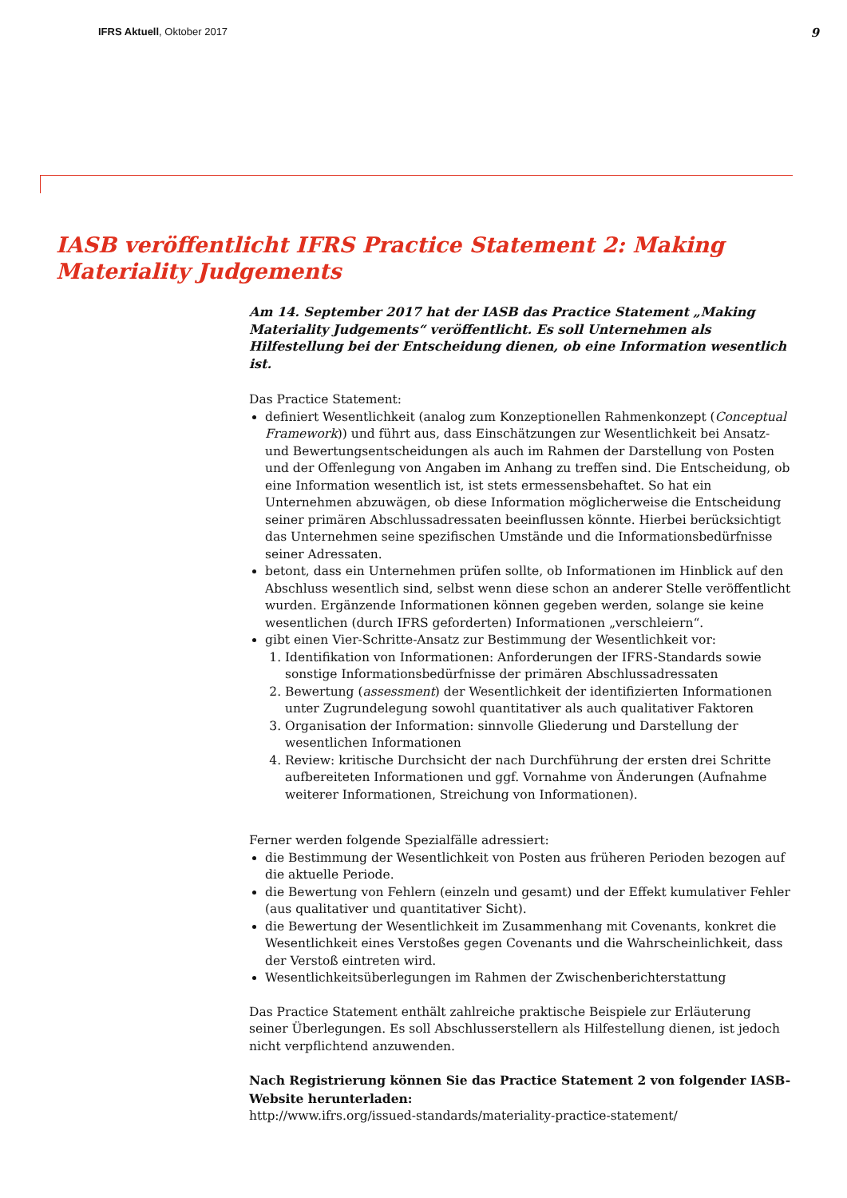IFRS Aktuell, Oktober 2017 9
IASB veröffentlicht IFRS Practice Statement 2: Making Materiality Judgements
Am 14. September 2017 hat der IASB das Practice Statement „Making Materiality Judgements“ veröffentlicht. Es soll Unternehmen als Hilfestellung bei der Entscheidung dienen, ob eine Information wesentlich ist.
Das Practice Statement:
definiert Wesentlichkeit (analog zum Konzeptionellen Rahmenkonzept (Conceptual Framework)) und führt aus, dass Einschätzungen zur Wesentlichkeit bei Ansatz- und Bewertungsentscheidungen als auch im Rahmen der Darstellung von Posten und der Offenlegung von Angaben im Anhang zu treffen sind. Die Entscheidung, ob eine Information wesentlich ist, ist stets ermessensbehaftet. So hat ein Unternehmen abzuwägen, ob diese Information möglicherweise die Entscheidung seiner primären Abschlussadressaten beeinflussen könnte. Hierbei berücksichtigt das Unternehmen seine spezifischen Umstände und die Informationsbedürfnisse seiner Adressaten.
betont, dass ein Unternehmen prüfen sollte, ob Informationen im Hinblick auf den Abschluss wesentlich sind, selbst wenn diese schon an anderer Stelle veröffentlicht wurden. Ergänzende Informationen können gegeben werden, solange sie keine wesentlichen (durch IFRS geforderten) Informationen „verschleiern“.
gibt einen Vier-Schritte-Ansatz zur Bestimmung der Wesentlichkeit vor:
1. Identifikation von Informationen: Anforderungen der IFRS-Standards sowie sonstige Informationsbedürfnisse der primären Abschlussadressaten
2. Bewertung (assessment) der Wesentlichkeit der identifizierten Informationen unter Zugrundelegung sowohl quantitativer als auch qualitativer Faktoren
3. Organisation der Information: sinnvolle Gliederung und Darstellung der wesentlichen Informationen
4. Review: kritische Durchsicht der nach Durchführung der ersten drei Schritte aufbereiteten Informationen und ggf. Vornahme von Änderungen (Aufnahme weiterer Informationen, Streichung von Informationen).
Ferner werden folgende Spezialfälle adressiert:
die Bestimmung der Wesentlichkeit von Posten aus früheren Perioden bezogen auf die aktuelle Periode.
die Bewertung von Fehlern (einzeln und gesamt) und der Effekt kumulativer Fehler (aus qualitativer und quantitativer Sicht).
die Bewertung der Wesentlichkeit im Zusammenhang mit Covenants, konkret die Wesentlichkeit eines Verstoßes gegen Covenants und die Wahrscheinlichkeit, dass der Verstoß eintreten wird.
Wesentlichkeitsüberlegungen im Rahmen der Zwischenberichterstattung
Das Practice Statement enthält zahlreiche praktische Beispiele zur Erläuterung seiner Überlegungen. Es soll Abschlusserstellern als Hilfestellung dienen, ist jedoch nicht verpflichtend anzuwenden.
Nach Registrierung können Sie das Practice Statement 2 von folgender IASB-Website herunterladen:
http://www.ifrs.org/issued-standards/materiality-practice-statement/